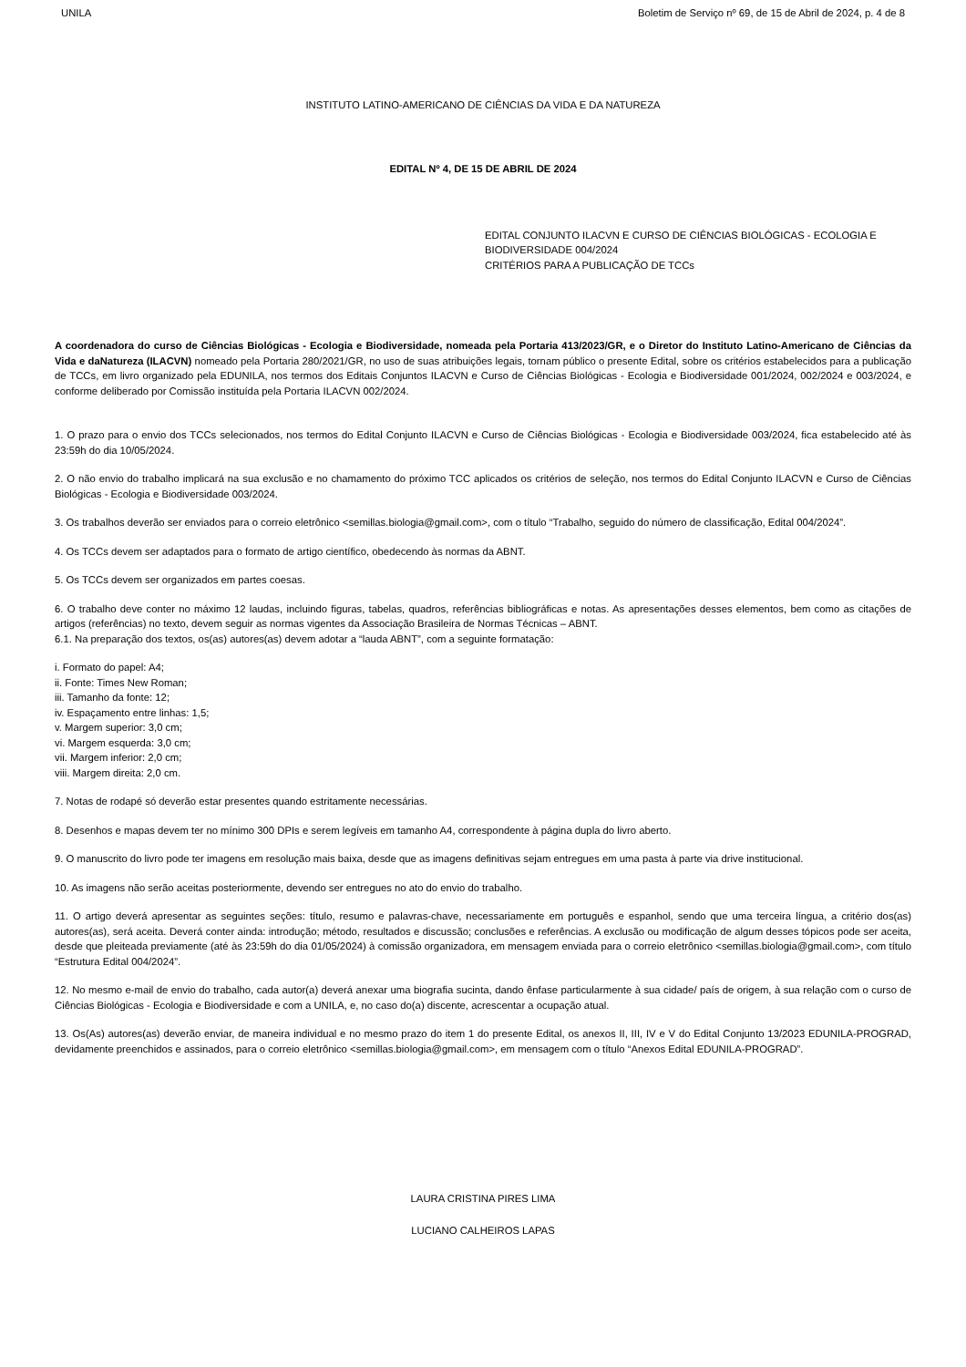UNILA Boletim de Serviço nº 69, de 15 de Abril de 2024, p. 4 de 8
INSTITUTO LATINO-AMERICANO DE CIÊNCIAS DA VIDA E DA NATUREZA
EDITAL Nº 4, DE 15 DE ABRIL DE 2024
EDITAL CONJUNTO ILACVN E CURSO DE CIÊNCIAS BIOLÓGICAS - ECOLOGIA E BIODIVERSIDADE 004/2024
CRITÉRIOS PARA A PUBLICAÇÃO DE TCCs
A coordenadora do curso de Ciências Biológicas - Ecologia e Biodiversidade, nomeada pela Portaria 413/2023/GR, e o Diretor do Instituto Latino-Americano de Ciências da Vida e daNatureza (ILACVN) nomeado pela Portaria 280/2021/GR, no uso de suas atribuições legais, tornam público o presente Edital, sobre os critérios estabelecidos para a publicação de TCCs, em livro organizado pela EDUNILA, nos termos dos Editais Conjuntos ILACVN e Curso de Ciências Biológicas - Ecologia e Biodiversidade 001/2024, 002/2024 e 003/2024, e conforme deliberado por Comissão instituída pela Portaria ILACVN 002/2024.
1. O prazo para o envio dos TCCs selecionados, nos termos do Edital Conjunto ILACVN e Curso de Ciências Biológicas - Ecologia e Biodiversidade 003/2024, fica estabelecido até às 23:59h do dia 10/05/2024.
2. O não envio do trabalho implicará na sua exclusão e no chamamento do próximo TCC aplicados os critérios de seleção, nos termos do Edital Conjunto ILACVN e Curso de Ciências Biológicas - Ecologia e Biodiversidade 003/2024.
3. Os trabalhos deverão ser enviados para o correio eletrônico <semillas.biologia@gmail.com>, com o título “Trabalho, seguido do número de classificação, Edital 004/2024”.
4. Os TCCs devem ser adaptados para o formato de artigo científico, obedecendo às normas da ABNT.
5. Os TCCs devem ser organizados em partes coesas.
6. O trabalho deve conter no máximo 12 laudas, incluindo figuras, tabelas, quadros, referências bibliográficas e notas. As apresentações desses elementos, bem como as citações de artigos (referências) no texto, devem seguir as normas vigentes da Associação Brasileira de Normas Técnicas – ABNT.
6.1. Na preparação dos textos, os(as) autores(as) devem adotar a “lauda ABNT”, com a seguinte formatação:
i. Formato do papel: A4;
ii. Fonte: Times New Roman;
iii. Tamanho da fonte: 12;
iv. Espaçamento entre linhas: 1,5;
v. Margem superior: 3,0 cm;
vi. Margem esquerda: 3,0 cm;
vii. Margem inferior: 2,0 cm;
viii. Margem direita: 2,0 cm.
7. Notas de rodapé só deverão estar presentes quando estritamente necessárias.
8. Desenhos e mapas devem ter no mínimo 300 DPIs e serem legíveis em tamanho A4, correspondente à página dupla do livro aberto.
9. O manuscrito do livro pode ter imagens em resolução mais baixa, desde que as imagens definitivas sejam entregues em uma pasta à parte via drive institucional.
10. As imagens não serão aceitas posteriormente, devendo ser entregues no ato do envio do trabalho.
11. O artigo deverá apresentar as seguintes seções: título, resumo e palavras-chave, necessariamente em português e espanhol, sendo que uma terceira língua, a critério dos(as) autores(as), será aceita. Deverá conter ainda: introdução; método, resultados e discussão; conclusões e referências. A exclusão ou modificação de algum desses tópicos pode ser aceita, desde que pleiteada previamente (até às 23:59h do dia 01/05/2024) à comissão organizadora, em mensagem enviada para o correio eletrônico <semillas.biologia@gmail.com>, com título “Estrutura Edital 004/2024”.
12. No mesmo e-mail de envio do trabalho, cada autor(a) deverá anexar uma biografia sucinta, dando ênfase particularmente à sua cidade/ país de origem, à sua relação com o curso de Ciências Biológicas - Ecologia e Biodiversidade e com a UNILA, e, no caso do(a) discente, acrescentar a ocupação atual.
13. Os(As) autores(as) deverão enviar, de maneira individual e no mesmo prazo do item 1 do presente Edital, os anexos II, III, IV e V do Edital Conjunto 13/2023 EDUNILA-PROGRAD, devidamente preenchidos e assinados, para o correio eletrônico <semillas.biologia@gmail.com>, em mensagem com o título “Anexos Edital EDUNILA-PROGRAD”.
LAURA CRISTINA PIRES LIMA
LUCIANO CALHEIROS LAPAS